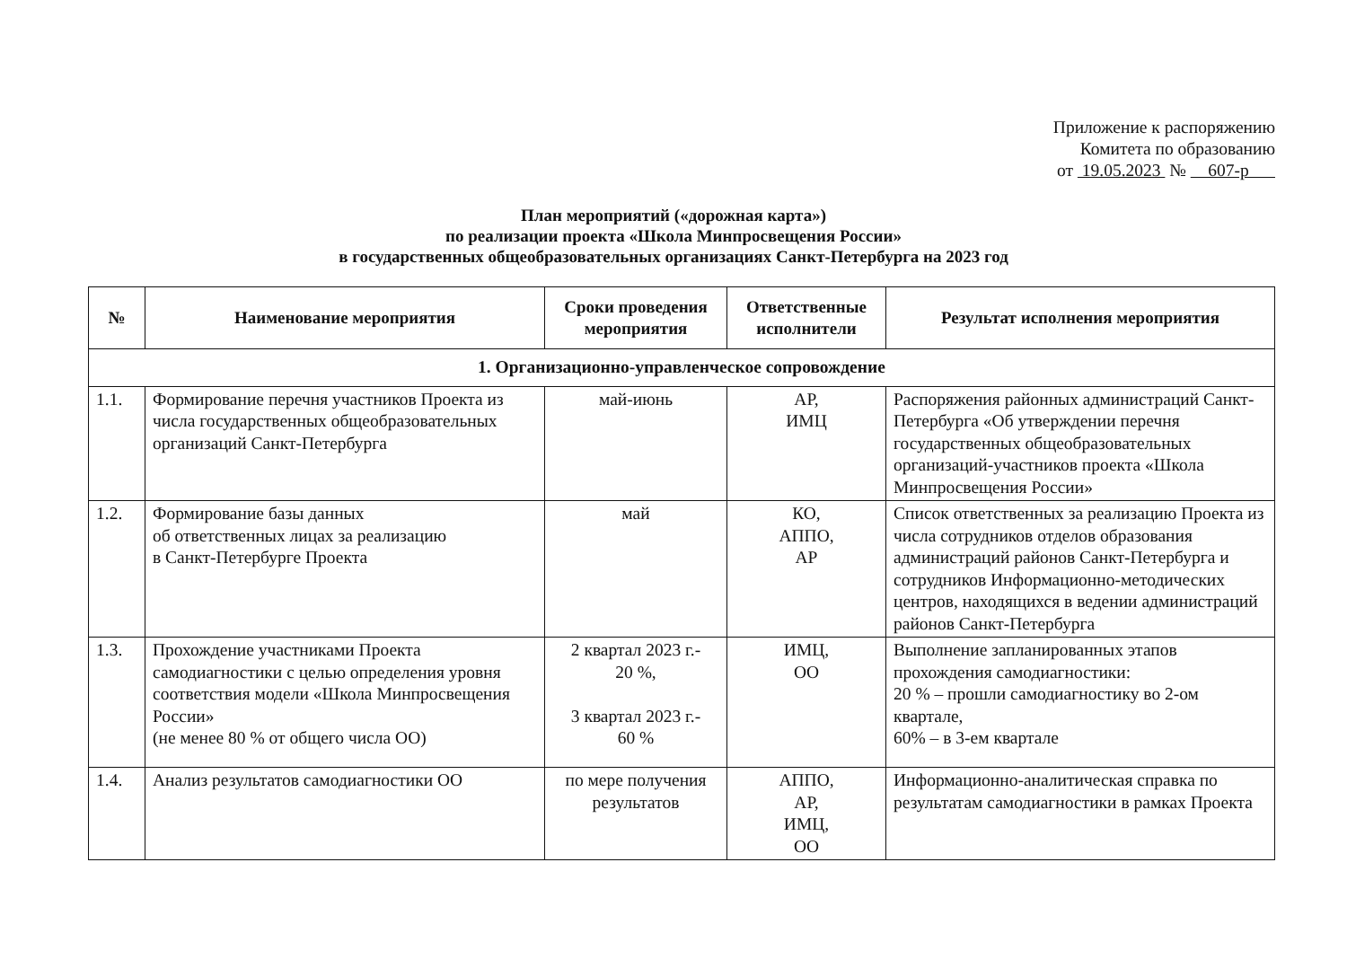Приложение к распоряжению
Комитета по образованию
от 19.05.2023 № 607-р
План мероприятий («дорожная карта»)
по реализации проекта «Школа Минпросвещения России»
в государственных общеобразовательных организациях Санкт-Петербурга на 2023 год
| № | Наименование мероприятия | Сроки проведения мероприятия | Ответственные исполнители | Результат исполнения мероприятия |
| --- | --- | --- | --- | --- |
| 1. Организационно-управленческое сопровождение | | | | |
| 1.1. | Формирование перечня участников Проекта из числа государственных общеобразовательных организаций Санкт-Петербурга | май-июнь | АР, ИМЦ | Распоряжения районных администраций Санкт-Петербурга «Об утверждении перечня государственных общеобразовательных организаций-участников проекта «Школа Минпросвещения России» |
| 1.2. | Формирование базы данных об ответственных лицах за реализацию в Санкт-Петербурге Проекта | май | КО, АППО, АР | Список ответственных за реализацию Проекта из числа сотрудников отделов образования администраций районов Санкт-Петербурга и сотрудников Информационно-методических центров, находящихся в ведении администраций районов Санкт-Петербурга |
| 1.3. | Прохождение участниками Проекта самодиагностики с целью определения уровня соответствия модели «Школа Минпросвещения России» (не менее 80 % от общего числа ОО) | 2 квартал 2023 г.- 20 %, 3 квартал 2023 г.- 60 % | ИМЦ, ОО | Выполнение запланированных этапов прохождения самодиагностики: 20 % – прошли самодиагностику во 2-ом квартале, 60% – в 3-ем квартале |
| 1.4. | Анализ результатов самодиагностики ОО | по мере получения результатов | АППО, АР, ИМЦ, ОО | Информационно-аналитическая справка по результатам самодиагностики в рамках Проекта |